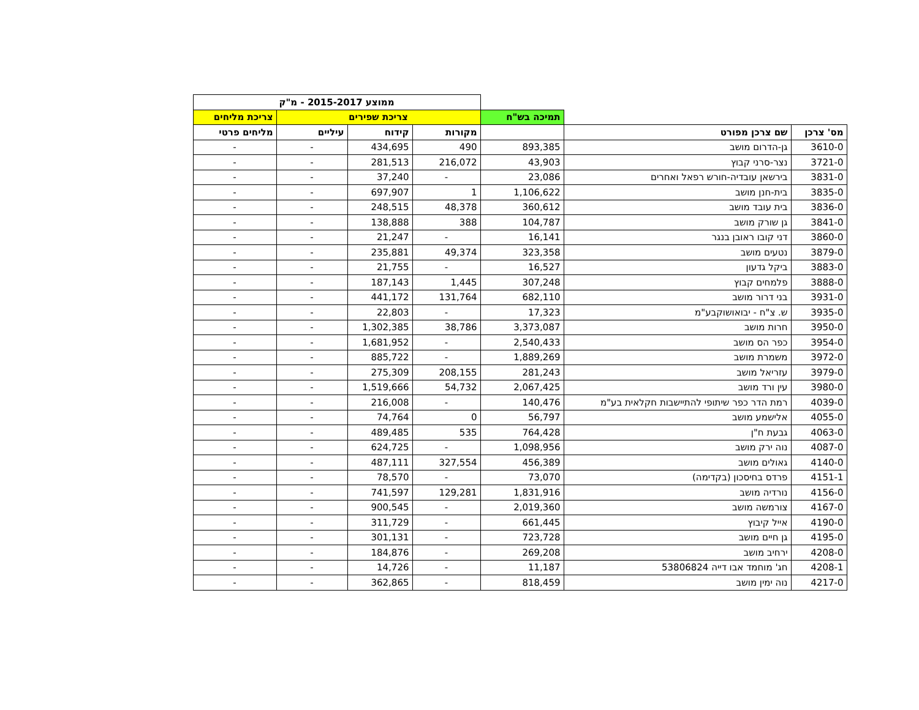| | | | ממוצע 2015-2017 - מ"ק | | | | |
| | | תמיכה בש"ח | צריכת שפירים | | | צריכת מליחים | |
| מס' צרכן | שם צרכן מפורט | | מקורות | קידוח | עיליים | מליחים פרטי | |
| 3610-0 | גן-הדרום מושב | 893,385 | 490 | 434,695 | - | - | |
| 3721-0 | נצר-סרני קבוץ | 43,903 | 216,072 | 281,513 | - | - | |
| 3831-0 | בירשאן עובדיה-חורש רפאל ואחרים | 23,086 | - | 37,240 | - | - | |
| 3835-0 | בית-חנן מושב | 1,106,622 | 1 | 697,907 | - | - | |
| 3836-0 | בית עובד מושב | 360,612 | 48,378 | 248,515 | - | - | |
| 3841-0 | גן שורק מושב | 104,787 | 388 | 138,888 | - | - | |
| 3860-0 | דני קובו ראובן בנגר | 16,141 | - | 21,247 | - | - | |
| 3879-0 | נטעים מושב | 323,358 | 49,374 | 235,881 | - | - | |
| 3883-0 | ביקל גדעון | 16,527 | - | 21,755 | - | - | |
| 3888-0 | פלמחים קבוץ | 307,248 | 1,445 | 187,143 | - | - | |
| 3931-0 | בני דרור מושב | 682,110 | 131,764 | 441,172 | - | - | |
| 3935-0 | ש. צ"ח - יבואושוקבע"מ | 17,323 | - | 22,803 | - | - | |
| 3950-0 | חרות מושב | 3,373,087 | 38,786 | 1,302,385 | - | - | |
| 3954-0 | כפר הס מושב | 2,540,433 | - | 1,681,952 | - | - | |
| 3972-0 | משמרת מושב | 1,889,269 | - | 885,722 | - | - | |
| 3979-0 | עזריאל מושב | 281,243 | 208,155 | 275,309 | - | - | |
| 3980-0 | עין ורד מושב | 2,067,425 | 54,732 | 1,519,666 | - | - | |
| 4039-0 | רמת הדר כפר שיתופי להתיישבות חקלאית בע"מ | 140,476 | - | 216,008 | - | - | |
| 4055-0 | אלישמע מושב | 56,797 | 0 | 74,764 | - | - | |
| 4063-0 | גבעת ח"ן | 764,428 | 535 | 489,485 | - | - | |
| 4087-0 | נוה ירק מושב | 1,098,956 | - | 624,725 | - | - | |
| 4140-0 | גאולים מושב | 456,389 | 327,554 | 487,111 | - | - | |
| 4151-1 | פרדס בחיסכון (בקדימה) | 73,070 | - | 78,570 | - | - | |
| 4156-0 | נורדיה מושב | 1,831,916 | 129,281 | 741,597 | - | - | |
| 4167-0 | צורמשה מושב | 2,019,360 | - | 900,545 | - | - | |
| 4190-0 | אייל קיבוץ | 661,445 | - | 311,729 | - | - | |
| 4195-0 | גן חיים מושב | 723,728 | - | 301,131 | - | - | |
| 4208-0 | ירחיב מושב | 269,208 | - | 184,876 | - | - | |
| 4208-1 | חג' מוחמד אבו דייה 53806824 | 11,187 | - | 14,726 | - | - | |
| 4217-0 | נוה ימין מושב | 818,459 | - | 362,865 | - | - | |